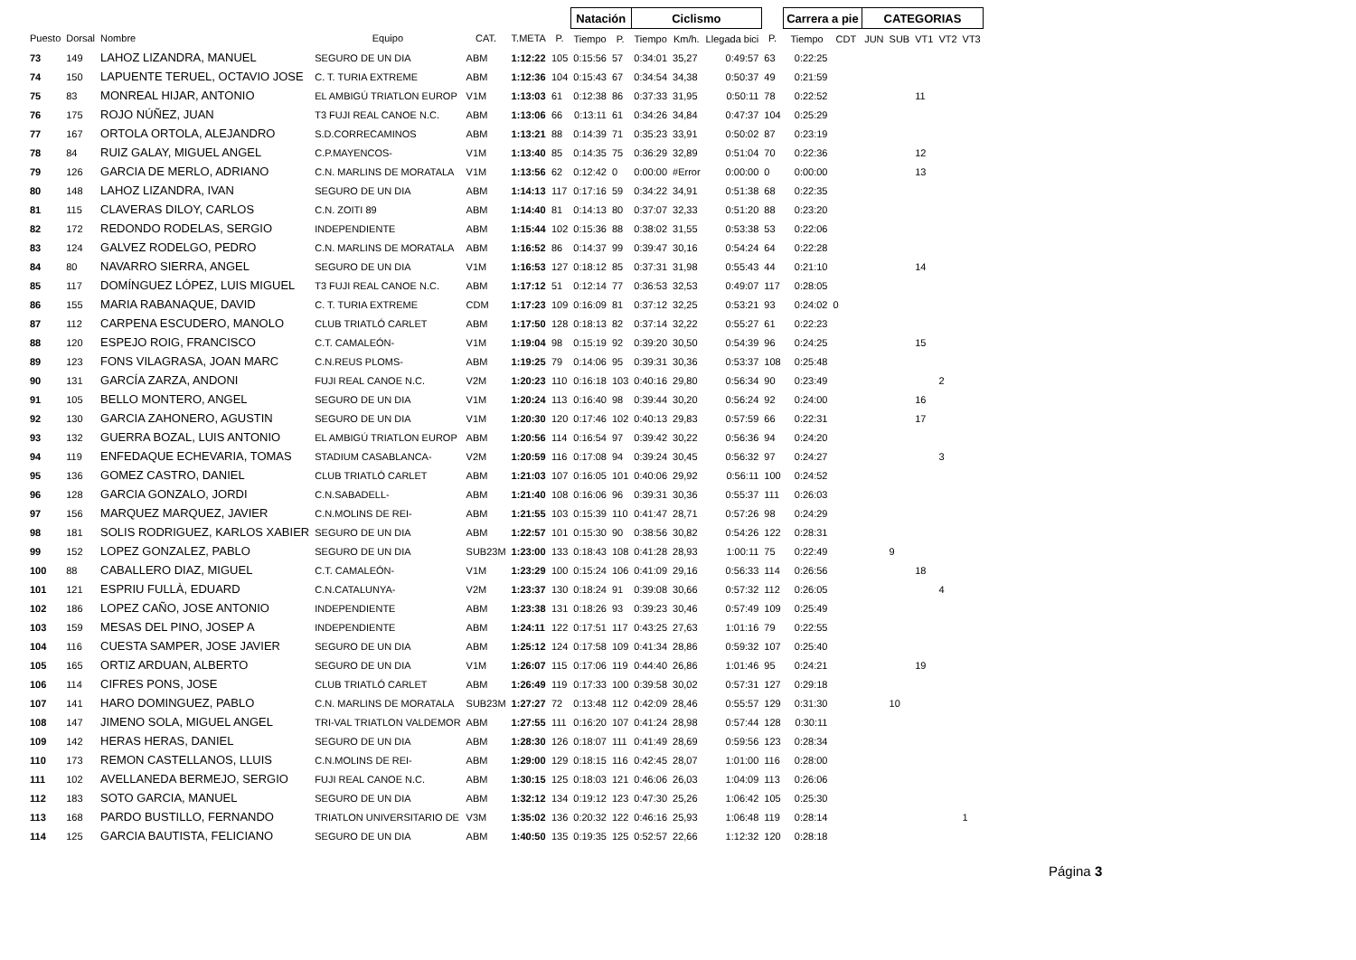| | | | | | | | Natación | | Ciclismo | | | | Carrera a pie | | CATEGORIAS | | | | |
| --- | --- | --- | --- | --- | --- | --- | --- | --- | --- | --- | --- | --- | --- | --- | --- | --- | --- | --- | --- |
| Puesto | Dorsal | Nombre | Equipo | CAT. | T.META | P. | Tiempo | P. | Tiempo | Km/h. | Llegada bici | P. | Tiempo | CDT | JUN | SUB | VT1 | VT2 | VT3 |
| 73 | 149 | LAHOZ LIZANDRA, MANUEL | SEGURO DE UN DIA | ABM | 1:12:22 | 105 | 0:15:56 | 57 | 0:34:01 | 35,27 | 0:49:57 | 63 | 0:22:25 | | | | | | |
| 74 | 150 | LAPUENTE TERUEL, OCTAVIO JOSE | C. T. TURIA EXTREME | ABM | 1:12:36 | 104 | 0:15:43 | 67 | 0:34:54 | 34,38 | 0:50:37 | 49 | 0:21:59 | | | | | | |
| 75 | 83 | MONREAL HIJAR, ANTONIO | EL AMBIGÚ TRIATLON EUROP | V1M | 1:13:03 | 61 | 0:12:38 | 86 | 0:37:33 | 31,95 | 0:50:11 | 78 | 0:22:52 | | | | 11 | | |
| 76 | 175 | ROJO NÚÑEZ, JUAN | T3 FUJI REAL CANOE N.C. | ABM | 1:13:06 | 66 | 0:13:11 | 61 | 0:34:26 | 34,84 | 0:47:37 | 104 | 0:25:29 | | | | | | |
| 77 | 167 | ORTOLA ORTOLA, ALEJANDRO | S.D.CORRECAMINOS | ABM | 1:13:21 | 88 | 0:14:39 | 71 | 0:35:23 | 33,91 | 0:50:02 | 87 | 0:23:19 | | | | | | |
| 78 | 84 | RUIZ GALAY, MIGUEL ANGEL | C.P.MAYENCOS- | V1M | 1:13:40 | 85 | 0:14:35 | 75 | 0:36:29 | 32,89 | 0:51:04 | 70 | 0:22:36 | | | | 12 | | |
| 79 | 126 | GARCIA DE MERLO, ADRIANO | C.N. MARLINS DE MORATALA | V1M | 1:13:56 | 62 | 0:12:42 | 0 | 0:00:00 | #Error | 0:00:00 | 0 | 0:00:00 | | | | 13 | | |
| 80 | 148 | LAHOZ LIZANDRA, IVAN | SEGURO DE UN DIA | ABM | 1:14:13 | 117 | 0:17:16 | 59 | 0:34:22 | 34,91 | 0:51:38 | 68 | 0:22:35 | | | | | | |
| 81 | 115 | CLAVERAS DILOY, CARLOS | C.N. ZOITI 89 | ABM | 1:14:40 | 81 | 0:14:13 | 80 | 0:37:07 | 32,33 | 0:51:20 | 88 | 0:23:20 | | | | | | |
| 82 | 172 | REDONDO RODELAS, SERGIO | INDEPENDIENTE | ABM | 1:15:44 | 102 | 0:15:36 | 88 | 0:38:02 | 31,55 | 0:53:38 | 53 | 0:22:06 | | | | | | |
| 83 | 124 | GALVEZ RODELGO, PEDRO | C.N. MARLINS DE MORATALA | ABM | 1:16:52 | 86 | 0:14:37 | 99 | 0:39:47 | 30,16 | 0:54:24 | 64 | 0:22:28 | | | | | | |
| 84 | 80 | NAVARRO SIERRA, ANGEL | SEGURO DE UN DIA | V1M | 1:16:53 | 127 | 0:18:12 | 85 | 0:37:31 | 31,98 | 0:55:43 | 44 | 0:21:10 | | | | 14 | | |
| 85 | 117 | DOMÍNGUEZ LÓPEZ, LUIS MIGUEL | T3 FUJI REAL CANOE N.C. | ABM | 1:17:12 | 51 | 0:12:14 | 77 | 0:36:53 | 32,53 | 0:49:07 | 117 | 0:28:05 | | | | | | |
| 86 | 155 | MARIA RABANAQUE, DAVID | C. T. TURIA EXTREME | CDM | 1:17:23 | 109 | 0:16:09 | 81 | 0:37:12 | 32,25 | 0:53:21 | 93 | 0:24:02 | 0 | | | | | |
| 87 | 112 | CARPENA ESCUDERO, MANOLO | CLUB TRIATLÓ CARLET | ABM | 1:17:50 | 128 | 0:18:13 | 82 | 0:37:14 | 32,22 | 0:55:27 | 61 | 0:22:23 | | | | | | |
| 88 | 120 | ESPEJO ROIG, FRANCISCO | C.T. CAMALEÓN- | V1M | 1:19:04 | 98 | 0:15:19 | 92 | 0:39:20 | 30,50 | 0:54:39 | 96 | 0:24:25 | | | | 15 | | |
| 89 | 123 | FONS VILAGRASA, JOAN MARC | C.N.REUS PLOMS- | ABM | 1:19:25 | 79 | 0:14:06 | 95 | 0:39:31 | 30,36 | 0:53:37 | 108 | 0:25:48 | | | | | | |
| 90 | 131 | GARCÍA ZARZA, ANDONI | FUJI REAL CANOE N.C. | V2M | 1:20:23 | 110 | 0:16:18 | 103 | 0:40:16 | 29,80 | 0:56:34 | 90 | 0:23:49 | | | | | 2 | |
| 91 | 105 | BELLO MONTERO, ANGEL | SEGURO DE UN DIA | V1M | 1:20:24 | 113 | 0:16:40 | 98 | 0:39:44 | 30,20 | 0:56:24 | 92 | 0:24:00 | | | | 16 | | |
| 92 | 130 | GARCIA ZAHONERO, AGUSTIN | SEGURO DE UN DIA | V1M | 1:20:30 | 120 | 0:17:46 | 102 | 0:40:13 | 29,83 | 0:57:59 | 66 | 0:22:31 | | | | 17 | | |
| 93 | 132 | GUERRA BOZAL, LUIS ANTONIO | EL AMBIGÚ TRIATLON EUROP | ABM | 1:20:56 | 114 | 0:16:54 | 97 | 0:39:42 | 30,22 | 0:56:36 | 94 | 0:24:20 | | | | | | |
| 94 | 119 | ENFEDAQUE ECHEVARIA, TOMAS | STADIUM CASABLANCA- | V2M | 1:20:59 | 116 | 0:17:08 | 94 | 0:39:24 | 30,45 | 0:56:32 | 97 | 0:24:27 | | | | | 3 | |
| 95 | 136 | GOMEZ CASTRO, DANIEL | CLUB TRIATLÓ CARLET | ABM | 1:21:03 | 107 | 0:16:05 | 101 | 0:40:06 | 29,92 | 0:56:11 | 100 | 0:24:52 | | | | | | |
| 96 | 128 | GARCIA GONZALO, JORDI | C.N.SABADELL- | ABM | 1:21:40 | 108 | 0:16:06 | 96 | 0:39:31 | 30,36 | 0:55:37 | 111 | 0:26:03 | | | | | | |
| 97 | 156 | MARQUEZ MARQUEZ, JAVIER | C.N.MOLINS DE REI- | ABM | 1:21:55 | 103 | 0:15:39 | 110 | 0:41:47 | 28,71 | 0:57:26 | 98 | 0:24:29 | | | | | | |
| 98 | 181 | SOLIS RODRIGUEZ, KARLOS XABIER | SEGURO DE UN DIA | ABM | 1:22:57 | 101 | 0:15:30 | 90 | 0:38:56 | 30,82 | 0:54:26 | 122 | 0:28:31 | | | | | | |
| 99 | 152 | LOPEZ GONZALEZ, PABLO | SEGURO DE UN DIA | SUB23M | 1:23:00 | 133 | 0:18:43 | 108 | 0:41:28 | 28,93 | 1:00:11 | 75 | 0:22:49 | | | 9 | | | |
| 100 | 88 | CABALLERO DIAZ, MIGUEL | C.T. CAMALEÓN- | V1M | 1:23:29 | 100 | 0:15:24 | 106 | 0:41:09 | 29,16 | 0:56:33 | 114 | 0:26:56 | | | | 18 | | |
| 101 | 121 | ESPRIU FULLÀ, EDUARD | C.N.CATALUNYA- | V2M | 1:23:37 | 130 | 0:18:24 | 91 | 0:39:08 | 30,66 | 0:57:32 | 112 | 0:26:05 | | | | | 4 | |
| 102 | 186 | LOPEZ CAÑO, JOSE ANTONIO | INDEPENDIENTE | ABM | 1:23:38 | 131 | 0:18:26 | 93 | 0:39:23 | 30,46 | 0:57:49 | 109 | 0:25:49 | | | | | | |
| 103 | 159 | MESAS DEL PINO, JOSEP A | INDEPENDIENTE | ABM | 1:24:11 | 122 | 0:17:51 | 117 | 0:43:25 | 27,63 | 1:01:16 | 79 | 0:22:55 | | | | | | |
| 104 | 116 | CUESTA SAMPER, JOSE JAVIER | SEGURO DE UN DIA | ABM | 1:25:12 | 124 | 0:17:58 | 109 | 0:41:34 | 28,86 | 0:59:32 | 107 | 0:25:40 | | | | | | |
| 105 | 165 | ORTIZ ARDUAN, ALBERTO | SEGURO DE UN DIA | V1M | 1:26:07 | 115 | 0:17:06 | 119 | 0:44:40 | 26,86 | 1:01:46 | 95 | 0:24:21 | | | | 19 | | |
| 106 | 114 | CIFRES PONS, JOSE | CLUB TRIATLÓ CARLET | ABM | 1:26:49 | 119 | 0:17:33 | 100 | 0:39:58 | 30,02 | 0:57:31 | 127 | 0:29:18 | | | | | | |
| 107 | 141 | HARO DOMINGUEZ, PABLO | C.N. MARLINS DE MORATALA | SUB23M | 1:27:27 | 72 | 0:13:48 | 112 | 0:42:09 | 28,46 | 0:55:57 | 129 | 0:31:30 | | | 10 | | | |
| 108 | 147 | JIMENO SOLA, MIGUEL ANGEL | TRI-VAL TRIATLON VALDEMOR | ABM | 1:27:55 | 111 | 0:16:20 | 107 | 0:41:24 | 28,98 | 0:57:44 | 128 | 0:30:11 | | | | | | |
| 109 | 142 | HERAS HERAS, DANIEL | SEGURO DE UN DIA | ABM | 1:28:30 | 126 | 0:18:07 | 111 | 0:41:49 | 28,69 | 0:59:56 | 123 | 0:28:34 | | | | | | |
| 110 | 173 | REMON CASTELLANOS, LLUIS | C.N.MOLINS DE REI- | ABM | 1:29:00 | 129 | 0:18:15 | 116 | 0:42:45 | 28,07 | 1:01:00 | 116 | 0:28:00 | | | | | | |
| 111 | 102 | AVELLANEDA BERMEJO, SERGIO | FUJI REAL CANOE N.C. | ABM | 1:30:15 | 125 | 0:18:03 | 121 | 0:46:06 | 26,03 | 1:04:09 | 113 | 0:26:06 | | | | | | |
| 112 | 183 | SOTO GARCIA, MANUEL | SEGURO DE UN DIA | ABM | 1:32:12 | 134 | 0:19:12 | 123 | 0:47:30 | 25,26 | 1:06:42 | 105 | 0:25:30 | | | | | | |
| 113 | 168 | PARDO BUSTILLO, FERNANDO | TRIATLON UNIVERSITARIO DE | V3M | 1:35:02 | 136 | 0:20:32 | 122 | 0:46:16 | 25,93 | 1:06:48 | 119 | 0:28:14 | | | | | | 1 |
| 114 | 125 | GARCIA BAUTISTA, FELICIANO | SEGURO DE UN DIA | ABM | 1:40:50 | 135 | 0:19:35 | 125 | 0:52:57 | 22,66 | 1:12:32 | 120 | 0:28:18 | | | | | | |
Página 3